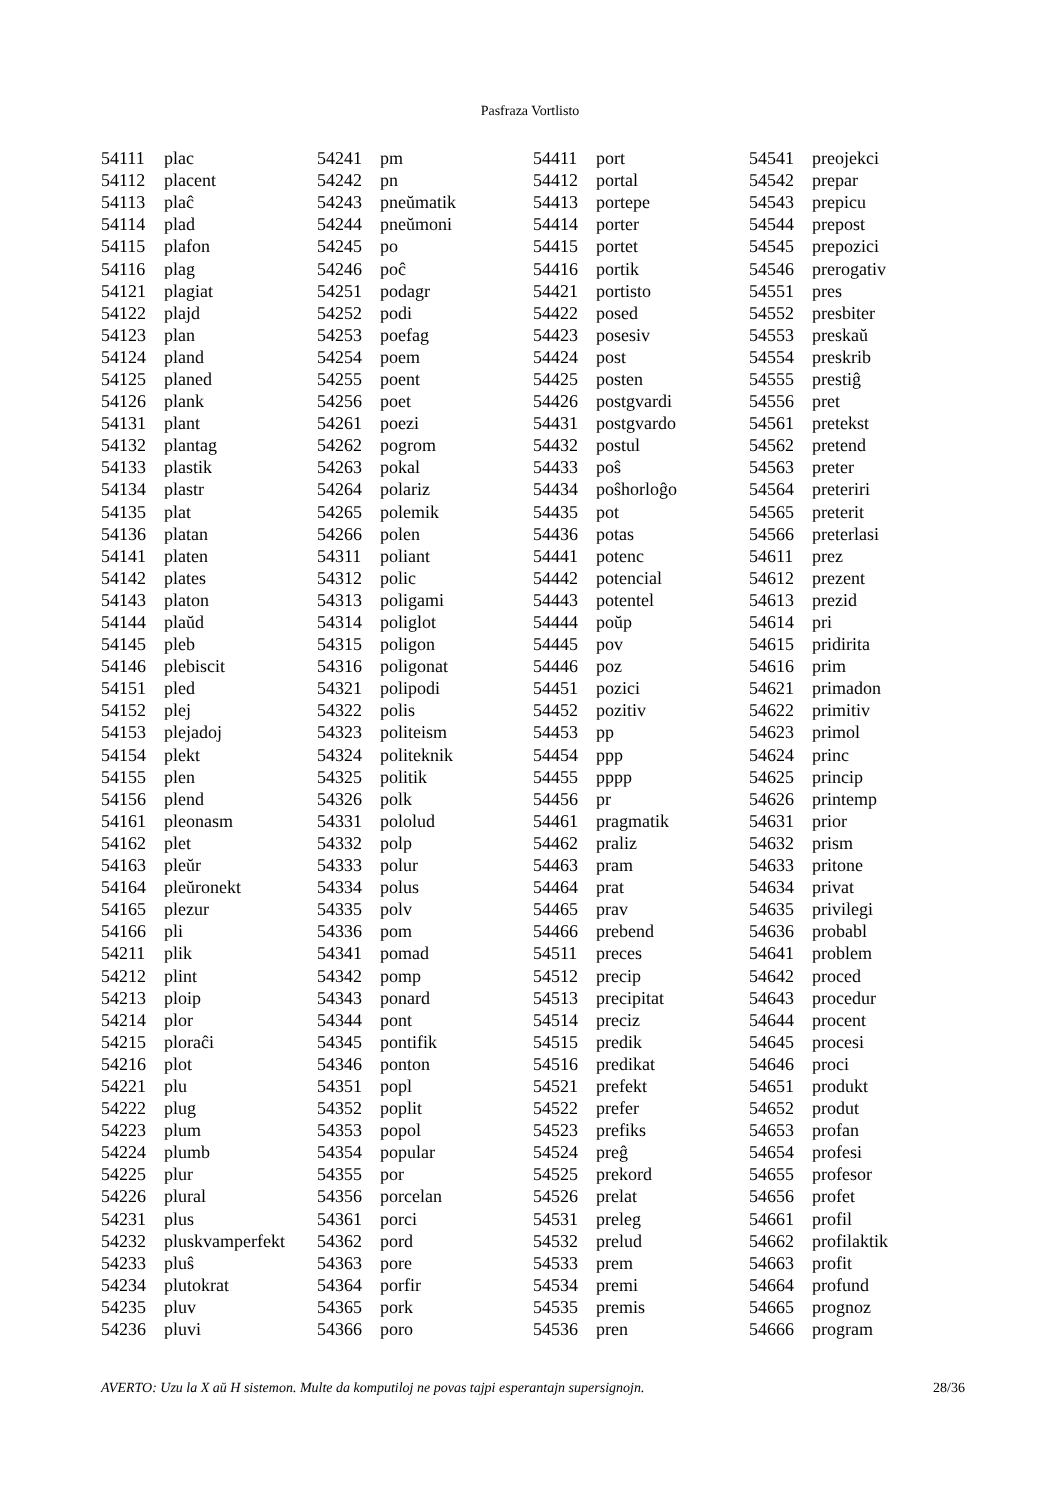Pasfraza Vortlisto
| 54111 | plac |
| 54112 | placent |
| 54113 | plaĉ |
| 54114 | plad |
| 54115 | plafon |
| 54116 | plag |
| 54121 | plagiat |
| 54122 | plajd |
| 54123 | plan |
| 54124 | pland |
| 54125 | planed |
| 54126 | plank |
| 54131 | plant |
| 54132 | plantag |
| 54133 | plastik |
| 54134 | plastr |
| 54135 | plat |
| 54136 | platan |
| 54141 | platen |
| 54142 | plates |
| 54143 | platon |
| 54144 | plaŭd |
| 54145 | pleb |
| 54146 | plebiscit |
| 54151 | pled |
| 54152 | plej |
| 54153 | plejadoj |
| 54154 | plekt |
| 54155 | plen |
| 54156 | plend |
| 54161 | pleonasm |
| 54162 | plet |
| 54163 | pleŭr |
| 54164 | pleŭronekt |
| 54165 | plezur |
| 54166 | pli |
| 54211 | plik |
| 54212 | plint |
| 54213 | ploip |
| 54214 | plor |
| 54215 | ploraĉi |
| 54216 | plot |
| 54221 | plu |
| 54222 | plug |
| 54223 | plum |
| 54224 | plumb |
| 54225 | plur |
| 54226 | plural |
| 54231 | plus |
| 54232 | pluskvamperfekt |
| 54233 | pluŝ |
| 54234 | plutokrat |
| 54235 | pluv |
| 54236 | pluvi |
| 54241 | pm |
| 54242 | pn |
| 54243 | pneŭmatik |
| 54244 | pneŭmoni |
| 54245 | po |
| 54246 | poĉ |
| 54251 | podagr |
| 54252 | podi |
| 54253 | poefag |
| 54254 | poem |
| 54255 | poent |
| 54256 | poet |
| 54261 | poezi |
| 54262 | pogrom |
| 54263 | pokal |
| 54264 | polariz |
| 54265 | polemik |
| 54266 | polen |
| 54311 | poliant |
| 54312 | polic |
| 54313 | poligami |
| 54314 | poliglot |
| 54315 | poligon |
| 54316 | poligonat |
| 54321 | polipodi |
| 54322 | polis |
| 54323 | politeism |
| 54324 | politeknik |
| 54325 | politik |
| 54326 | polk |
| 54331 | pololud |
| 54332 | polp |
| 54333 | polur |
| 54334 | polus |
| 54335 | polv |
| 54336 | pom |
| 54341 | pomad |
| 54342 | pomp |
| 54343 | ponard |
| 54344 | pont |
| 54345 | pontifik |
| 54346 | ponton |
| 54351 | popl |
| 54352 | poplit |
| 54353 | popol |
| 54354 | popular |
| 54355 | por |
| 54356 | porcelan |
| 54361 | porci |
| 54362 | pord |
| 54363 | pore |
| 54364 | porfir |
| 54365 | pork |
| 54366 | poro |
| 54411 | port |
| 54412 | portal |
| 54413 | portepe |
| 54414 | porter |
| 54415 | portet |
| 54416 | portik |
| 54421 | portisto |
| 54422 | posed |
| 54423 | posesiv |
| 54424 | post |
| 54425 | posten |
| 54426 | postgvardi |
| 54431 | postgvardo |
| 54432 | postul |
| 54433 | poŝ |
| 54434 | poŝhorloĝo |
| 54435 | pot |
| 54436 | potas |
| 54441 | potenc |
| 54442 | potencial |
| 54443 | potentel |
| 54444 | poŭp |
| 54445 | pov |
| 54446 | poz |
| 54451 | pozici |
| 54452 | pozitiv |
| 54453 | pp |
| 54454 | ppp |
| 54455 | pppp |
| 54456 | pr |
| 54461 | pragmatik |
| 54462 | praliz |
| 54463 | pram |
| 54464 | prat |
| 54465 | prav |
| 54466 | prebend |
| 54511 | preces |
| 54512 | precip |
| 54513 | precipitat |
| 54514 | preciz |
| 54515 | predik |
| 54516 | predikat |
| 54521 | prefekt |
| 54522 | prefer |
| 54523 | prefiks |
| 54524 | preĝ |
| 54525 | prekord |
| 54526 | prelat |
| 54531 | preleg |
| 54532 | prelud |
| 54533 | prem |
| 54534 | premi |
| 54535 | premis |
| 54536 | pren |
| 54541 | preojekci |
| 54542 | prepar |
| 54543 | prepicu |
| 54544 | prepost |
| 54545 | prepozici |
| 54546 | prerogativ |
| 54551 | pres |
| 54552 | presbiter |
| 54553 | preskaŭ |
| 54554 | preskrib |
| 54555 | prestiĝ |
| 54556 | pret |
| 54561 | pretekst |
| 54562 | pretend |
| 54563 | preter |
| 54564 | preteriri |
| 54565 | preterit |
| 54566 | preterlasi |
| 54611 | prez |
| 54612 | prezent |
| 54613 | prezid |
| 54614 | pri |
| 54615 | pridirita |
| 54616 | prim |
| 54621 | primadon |
| 54622 | primitiv |
| 54623 | primol |
| 54624 | princ |
| 54625 | princip |
| 54626 | printemp |
| 54631 | prior |
| 54632 | prism |
| 54633 | pritone |
| 54634 | privat |
| 54635 | privilegi |
| 54636 | probabl |
| 54641 | problem |
| 54642 | proced |
| 54643 | procedur |
| 54644 | procent |
| 54645 | procesi |
| 54646 | proci |
| 54651 | produkt |
| 54652 | produt |
| 54653 | profan |
| 54654 | profesi |
| 54655 | profesor |
| 54656 | profet |
| 54661 | profil |
| 54662 | profilaktik |
| 54663 | profit |
| 54664 | profund |
| 54665 | prognoz |
| 54666 | program |
AVERTO: Uzu la X aŭ H sistemon. Multe da komputiloj ne povas tajpi esperantajn supersignojn. 28/36